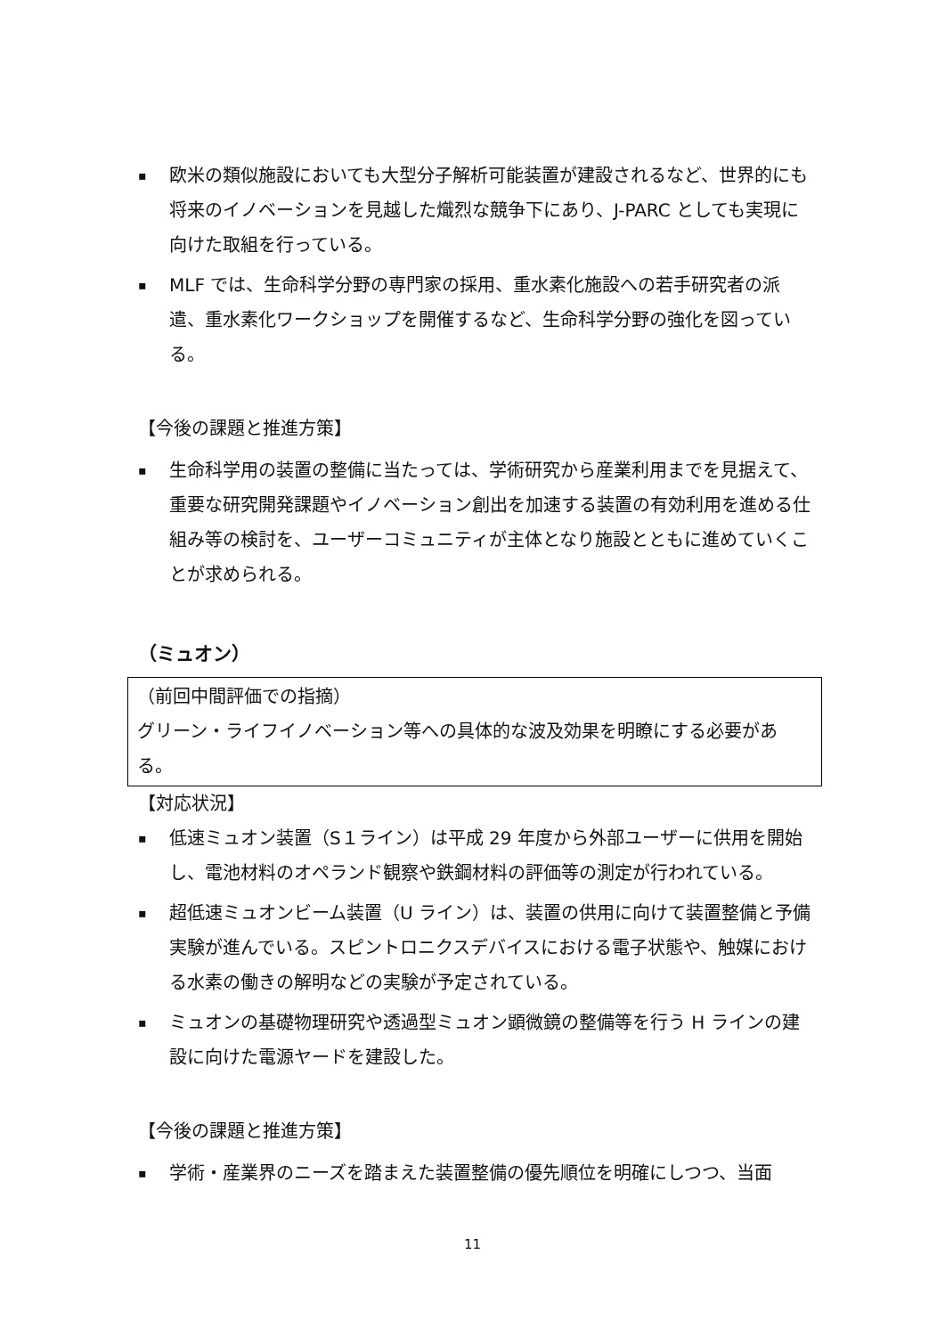▪
欧米の類似施設においても大型分子解析可能装置が建設されるなど、世界的にも将来のイノベーションを見越した熾烈な競争下にあり、J-PARC としても実現に向けた取組を行っている。
▪
MLF では、生命科学分野の専門家の採用、重水素化施設への若手研究者の派遣、重水素化ワークショップを開催するなど、生命科学分野の強化を図っている。
【今後の課題と推進方策】
▪
生命科学用の装置の整備に当たっては、学術研究から産業利用までを見据えて、重要な研究開発課題やイノベーション創出を加速する装置の有効利用を進める仕組み等の検討を、ユーザーコミュニティが主体となり施設とともに進めていくことが求められる。
（ミュオン）
（前回中間評価での指摘）
グリーン・ライフイノベーション等への具体的な波及効果を明瞭にする必要がある。
【対応状況】
▪
低速ミュオン装置（S１ライン）は平成 29 年度から外部ユーザーに供用を開始し、電池材料のオペランド観察や鉄鋼材料の評価等の測定が行われている。
▪
超低速ミュオンビーム装置（U ライン）は、装置の供用に向けて装置整備と予備実験が進んでいる。スピントロニクスデバイスにおける電子状態や、触媒における水素の働きの解明などの実験が予定されている。
▪
ミュオンの基礎物理研究や透過型ミュオン顕微鏡の整備等を行う H ラインの建設に向けた電源ヤードを建設した。
【今後の課題と推進方策】
▪
学術・産業界のニーズを踏まえた装置整備の優先順位を明確にしつつ、当面
11